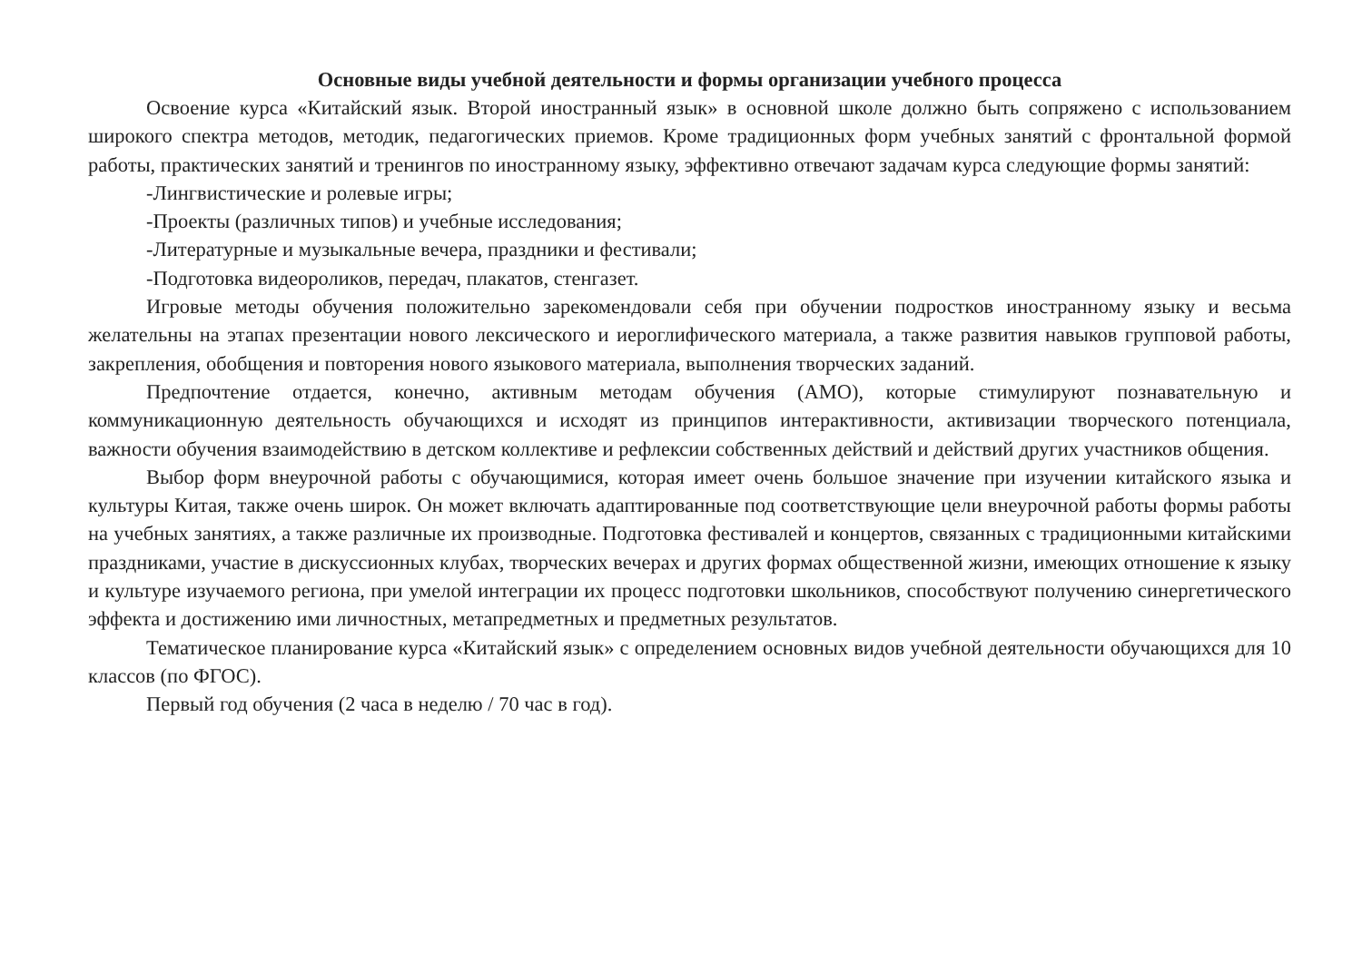Основные виды учебной деятельности и формы организации учебного процесса
Освоение курса «Китайский язык. Второй иностранный язык» в основной школе должно быть сопряжено с использованием широкого спектра методов, методик, педагогических приемов. Кроме традиционных форм учебных занятий с фронтальной формой работы, практических занятий и тренингов по иностранному языку, эффективно отвечают задачам курса следующие формы занятий:
-Лингвистические и ролевые игры;
-Проекты (различных типов) и учебные исследования;
-Литературные и музыкальные вечера, праздники и фестивали;
-Подготовка видеороликов, передач, плакатов, стенгазет.
Игровые методы обучения положительно зарекомендовали себя при обучении подростков иностранному языку и весьма желательны на этапах презентации нового лексического и иероглифического материала, а также развития навыков групповой работы, закрепления, обобщения и повторения нового языкового материала, выполнения творческих заданий.
Предпочтение отдается, конечно, активным методам обучения (АМО), которые стимулируют познавательную и коммуникационную деятельность обучающихся и исходят из принципов интерактивности, активизации творческого потенциала, важности обучения взаимодействию в детском коллективе и рефлексии собственных действий и действий других участников общения.
Выбор форм внеурочной работы с обучающимися, которая имеет очень большое значение при изучении китайского языка и культуры Китая, также очень широк. Он может включать адаптированные под соответствующие цели внеурочной работы формы работы на учебных занятиях, а также различные их производные. Подготовка фестивалей и концертов, связанных с традиционными китайскими праздниками, участие в дискуссионных клубах, творческих вечерах и других формах общественной жизни, имеющих отношение к языку и культуре изучаемого региона, при умелой интеграции их процесс подготовки школьников, способствуют получению синергетического эффекта и достижению ими личностных, метапредметных и предметных результатов.
Тематическое планирование курса «Китайский язык» с определением основных видов учебной деятельности обучающихся для 10 классов (по ФГОС).
Первый год обучения (2 часа в неделю / 70 час в год).